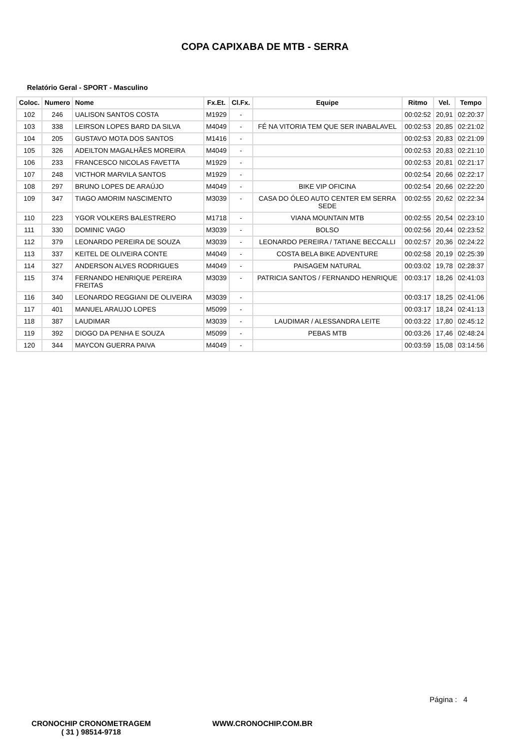COPA CAPIXABA DE MTB - SERRA
Relatório Geral - SPORT - Masculino
| Coloc. | Numero | Nome | Fx.Et. | Cl.Fx. | Equipe | Ritmo | Vel. | Tempo |
| --- | --- | --- | --- | --- | --- | --- | --- | --- |
| 102 | 246 | UALISON SANTOS COSTA | M1929 | - | | 00:02:52 | 20,91 | 02:20:37 |
| 103 | 338 | LEIRSON LOPES BARD DA SILVA | M4049 | - | FÉ NA VITORIA TEM QUE SER INABALAVEL | 00:02:53 | 20,85 | 02:21:02 |
| 104 | 205 | GUSTAVO MOTA DOS SANTOS | M1416 | - | | 00:02:53 | 20,83 | 02:21:09 |
| 105 | 326 | ADEILTON MAGALHÃES MOREIRA | M4049 | - | | 00:02:53 | 20,83 | 02:21:10 |
| 106 | 233 | FRANCESCO NICOLAS FAVETTA | M1929 | - | | 00:02:53 | 20,81 | 02:21:17 |
| 107 | 248 | VICTHOR MARVILA SANTOS | M1929 | - | | 00:02:54 | 20,66 | 02:22:17 |
| 108 | 297 | BRUNO LOPES DE ARAÚJO | M4049 | - | BIKE VIP OFICINA | 00:02:54 | 20,66 | 02:22:20 |
| 109 | 347 | TIAGO AMORIM NASCIMENTO | M3039 | - | CASA DO ÓLEO AUTO CENTER EM SERRA SEDE | 00:02:55 | 20,62 | 02:22:34 |
| 110 | 223 | YGOR VOLKERS BALESTRERO | M1718 | - | VIANA MOUNTAIN MTB | 00:02:55 | 20,54 | 02:23:10 |
| 111 | 330 | DOMINIC VAGO | M3039 | - | BOLSO | 00:02:56 | 20,44 | 02:23:52 |
| 112 | 379 | LEONARDO PEREIRA DE SOUZA | M3039 | - | LEONARDO PEREIRA / TATIANE BECCALLI | 00:02:57 | 20,36 | 02:24:22 |
| 113 | 337 | KEITEL DE OLIVEIRA CONTE | M4049 | - | COSTA BELA BIKE ADVENTURE | 00:02:58 | 20,19 | 02:25:39 |
| 114 | 327 | ANDERSON ALVES RODRIGUES | M4049 | - | PAISAGEM NATURAL | 00:03:02 | 19,78 | 02:28:37 |
| 115 | 374 | FERNANDO HENRIQUE PEREIRA FREITAS | M3039 | - | PATRICIA SANTOS / FERNANDO HENRIQUE | 00:03:17 | 18,26 | 02:41:03 |
| 116 | 340 | LEONARDO REGGIANI DE OLIVEIRA | M3039 | - | | 00:03:17 | 18,25 | 02:41:06 |
| 117 | 401 | MANUEL ARAUJO LOPES | M5099 | - | | 00:03:17 | 18,24 | 02:41:13 |
| 118 | 387 | LAUDIMAR | M3039 | - | LAUDIMAR / ALESSANDRA LEITE | 00:03:22 | 17,80 | 02:45:12 |
| 119 | 392 | DIOGO DA PENHA E SOUZA | M5099 | - | PEBAS MTB | 00:03:26 | 17,46 | 02:48:24 |
| 120 | 344 | MAYCON GUERRA PAIVA | M4049 | - | | 00:03:59 | 15,08 | 03:14:56 |
Página : 4
CRONOCHIP CRONOMETRAGEM
( 31 ) 98514-9718
WWW.CRONOCHIP.COM.BR